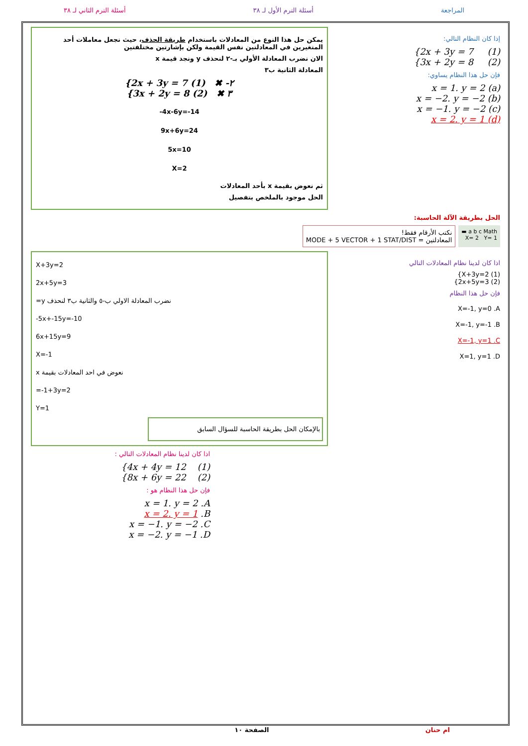المراجعة أسئلة الترم الأول لـ ٣٨ أسئلة الترم الثاني لـ ٣٨
إذا كان النظام التالي:
{2x + 3y = 7 (1)
{3x + 2y = 8 (2)
فإن حل هذا النظام يساوي:
x = 1. y = 2 (a)
x = −2. y = −2 (b)
x = −1. y = −2 (c)
x = 2. y = 1 (d)
يمكن حل هذا النوع من المعادلات باستخدام طريقة الحذف، حيث نجعل معاملات أحد المتغيرين في المعادلتين نفس القيمة ولكن بإشارتين مختلفتين
الان نضرب المعادلة الأولي بـ-٢ لنحذف y ونجد قيمة x
المعادلة الثانية ب٣
{2x + 3y = 7 (1) ✖ -٢
{3x + 2y = 8 (2) ✖ ٣
-4x-6y=-14
9x+6y=24
5x=10
X=2
ثم نعوض بقيمة x بأحد المعادلات
الحل موجود بالملخص بتفصيل
الحل بطريقة الآلة الحاسبة:
a b c Math ▬
X= 2 Y= 1
نكتب الأرقام فقط!
المعادلتين = MODE + 5 VECTOR + 1 STAT/DIST
اذا كان لدينا نظام المعادلات التالي
{X+3y=2 (1)
{2x+5y=3 (2)
فإن حل هذا النظام
X=-1, y=0 .A
X=-1, y=-1 .B
X=-1, y=1 .C
X=1, y=1 .D
X+3y=2
2x+5y=3
نضرب المعادلة الاولي ب-٥ والثانية ب٣ لنحذف y=
-5x+-15y=-10
6x+15y=9
X=-1
نعوض في احد المعادلات بقيمة x
=-1+3y=2
Y=1
بالإمكان الحل بطريقة الحاسبة للسؤال السابق
اذا كان لدينا نظام المعادلات التالي :
{4x + 4y = 12 (1)
{8x + 6y = 22 (2)
فإن حل هذا النظام هو :
x = 1. y = 2 .A
x = 2. y = 1 .B
x = −1. y = −2 .C
x = −2. y = −1 .D
ام حنان الصفحة ١٠